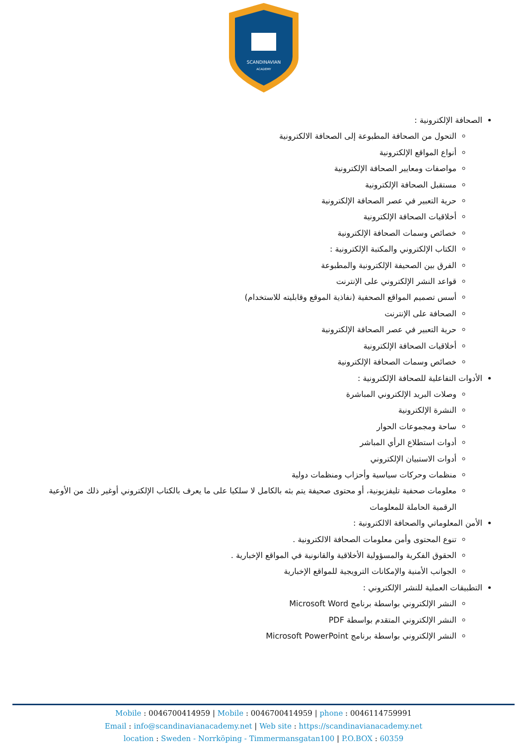SCANDINAVIAN
ACADEMY
الصحافة الإلكترونية :
التحول من الصحافة المطبوعة إلى الصحافة الالكترونية
أنواع المواقع الإلكترونية
مواصفات ومعايير الصحافة الإلكترونية
مستقبل الصحافة الإلكترونية
حرية التعبير في عصر الصحافة الإلكترونية
أخلاقيات الصحافة الإلكترونية
خصائص وسمات الصحافة الإلكترونية
الكتاب الإلكتروني والمكتبة الإلكترونية :
الفرق بين الصحيفة الإلكترونية والمطبوعة
قواعد النشر الإلكتروني على الإنترنت
أسس تصميم المواقع الصحفية (نفاذية الموقع وقابليته للاستخدام)
الصحافة على الإنترنت
حرية التعبير في عصر الصحافة الإلكترونية
أخلاقيات الصحافة الإلكترونية
خصائص وسمات الصحافة الإلكترونية
الأدوات التفاعلية للصحافة الإلكترونية :
وصلات البريد الإلكتروني المباشرة
النشرة الإلكترونية
ساحة ومجموعات الحوار
أدوات استطلاع الرأي المباشر
أدوات الاستبيان الإلكتروني
منظمات وحركات سياسية وأحزاب ومنظمات دولية
معلومات صحفية تليفزيونية، أو محتوى صحيفة يتم بثه بالكامل لا سلكيا على ما يعرف بالكتاب الإلكتروني أوغير ذلك من الأوعية الرقمية الحاملة للمعلومات
الأمن المعلوماتي والصحافة الالكترونية :
تنوع المحتوى وأمن معلومات الصحافة الالكترونية .
الحقوق الفكرية والمسؤولية الأخلاقية والقانونية في المواقع الإخبارية .
الجوانب الأمنية والإمكانات الترويجية للمواقع الإخبارية
التطبيقات العملية للنشر الإلكتروني :
النشر الإلكتروني بواسطة برنامج Microsoft Word
النشر الإلكتروني المتقدم بواسطة PDF
النشر الإلكتروني بواسطة برنامج Microsoft PowerPoint
Mobile : 0046700414959 | Mobile : 0046700414959 | phone : 0046114759991
Email : info@scandinavianacademy.net | Web site : https://scandinavianacademy.net
location : Sweden - Norrköping - Timmermansgatan100 | P.O.BOX : 60359